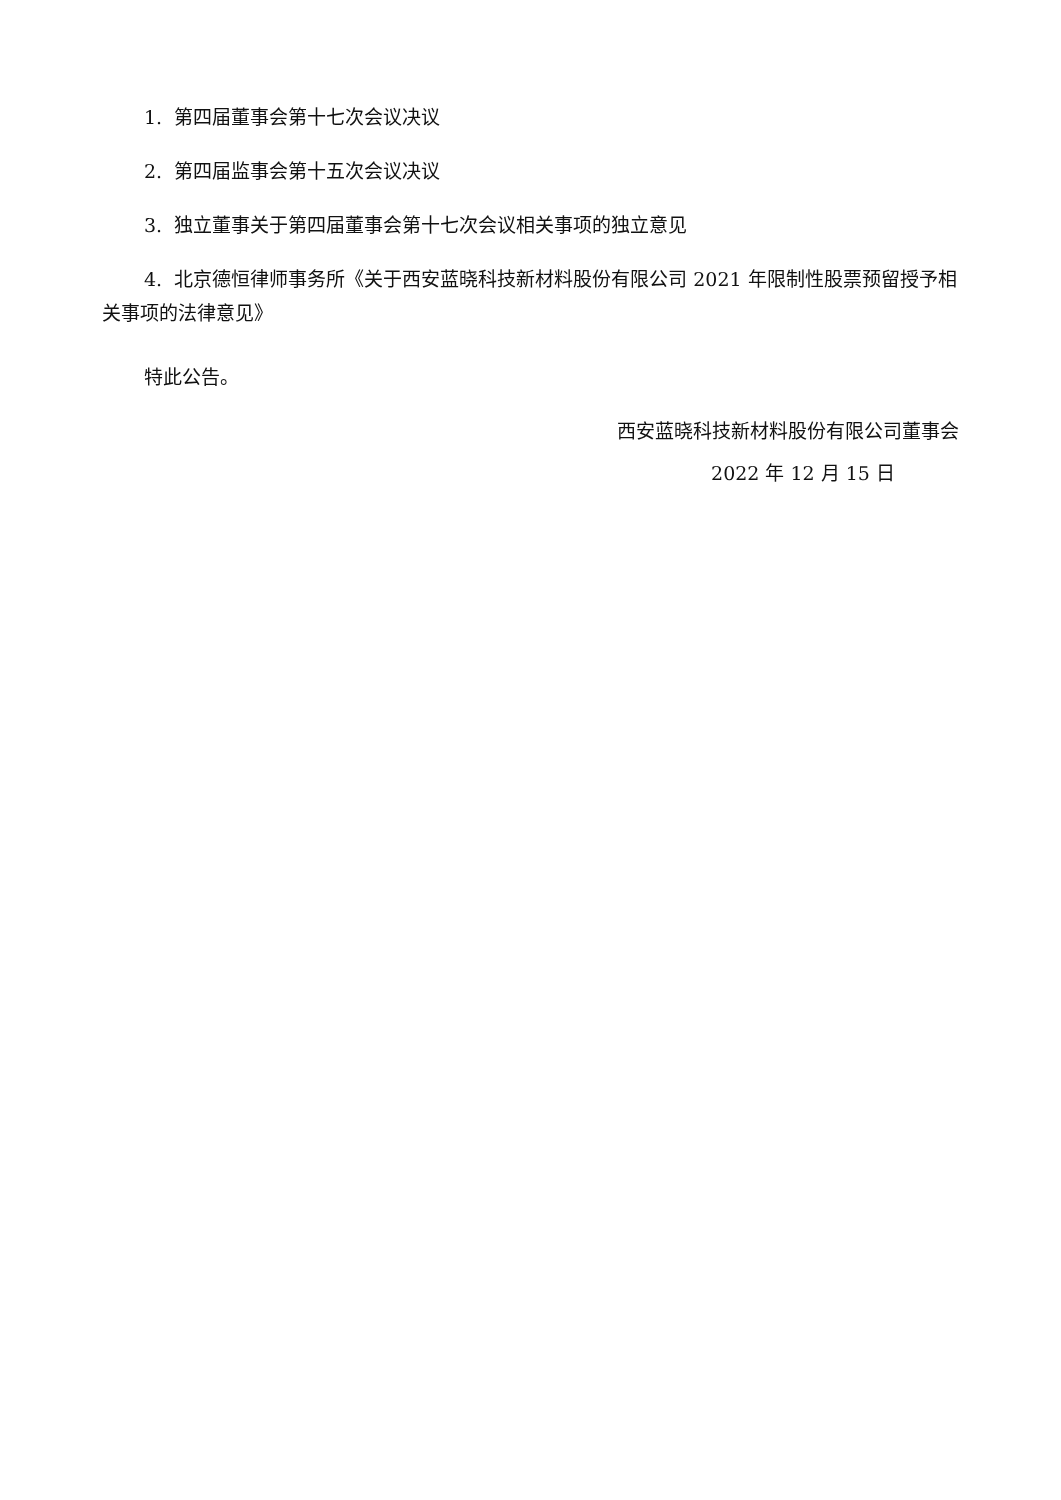1. 第四届董事会第十七次会议决议
2. 第四届监事会第十五次会议决议
3. 独立董事关于第四届董事会第十七次会议相关事项的独立意见
4. 北京德恒律师事务所《关于西安蓝晓科技新材料股份有限公司 2021 年限制性股票预留授予相关事项的法律意见》
特此公告。
西安蓝晓科技新材料股份有限公司董事会
2022 年 12 月 15 日